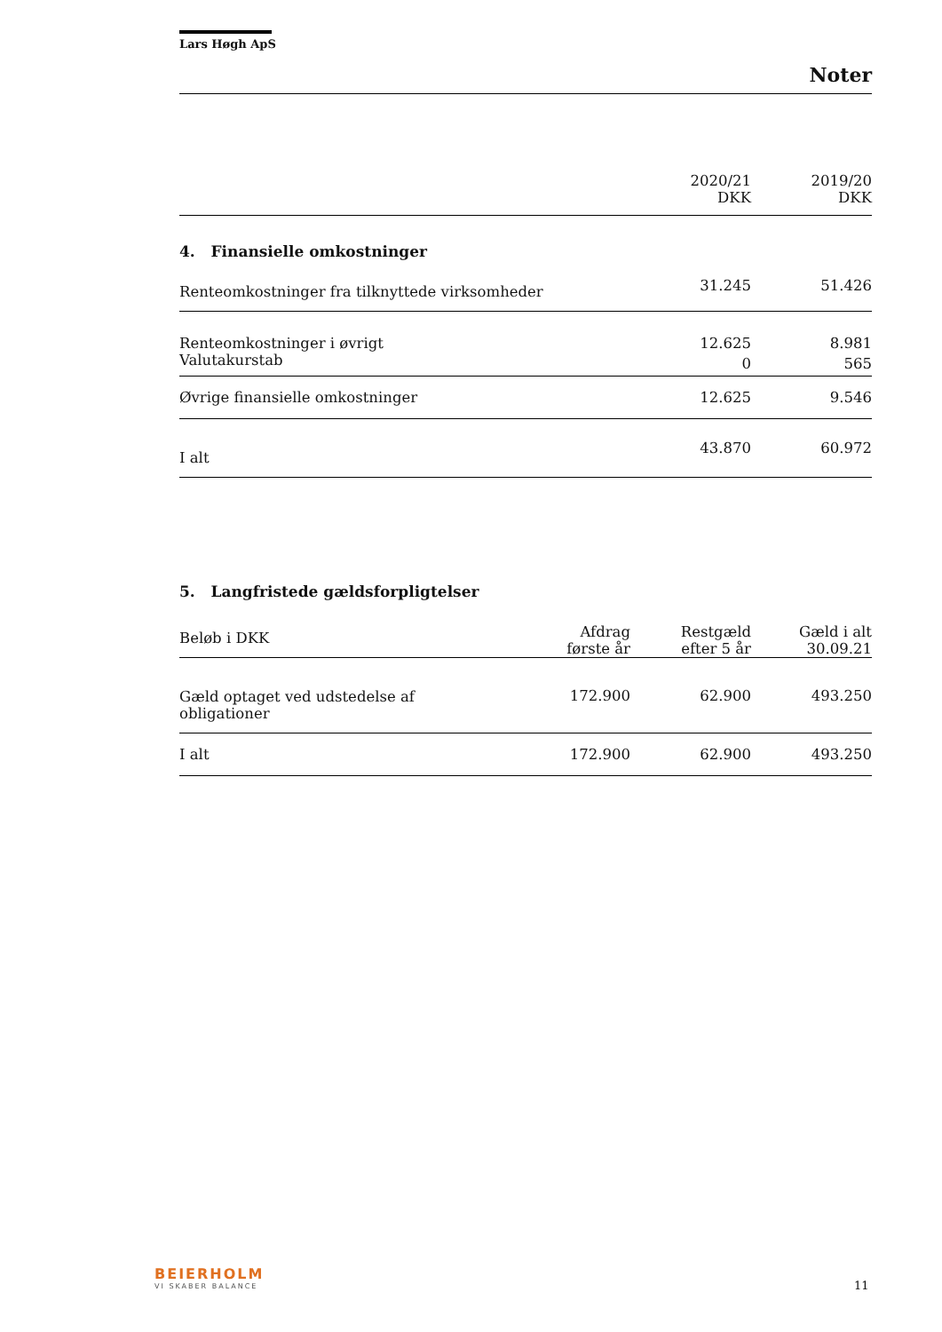Lars Høgh ApS
Noter
| | 2020/21 DKK | 2019/20 DKK |
| 4. Finansielle omkostninger | | |
| Renteomkostninger fra tilknyttede virksomheder | 31.245 | 51.426 |
| Renteomkostninger i øvrigt | 12.625 | 8.981 |
| Valutakurstab | 0 | 565 |
| Øvrige finansielle omkostninger | 12.625 | 9.546 |
| I alt | 43.870 | 60.972 |
5. Langfristede gældsforpligtelser
| Beløb i DKK | Afdrag første år | Restgæld efter 5 år | Gæld i alt 30.09.21 |
| Gæld optaget ved udstedelse af obligationer | 172.900 | 62.900 | 493.250 |
| I alt | 172.900 | 62.900 | 493.250 |
BEIERHOLM
VI SKABER BALANCE
11